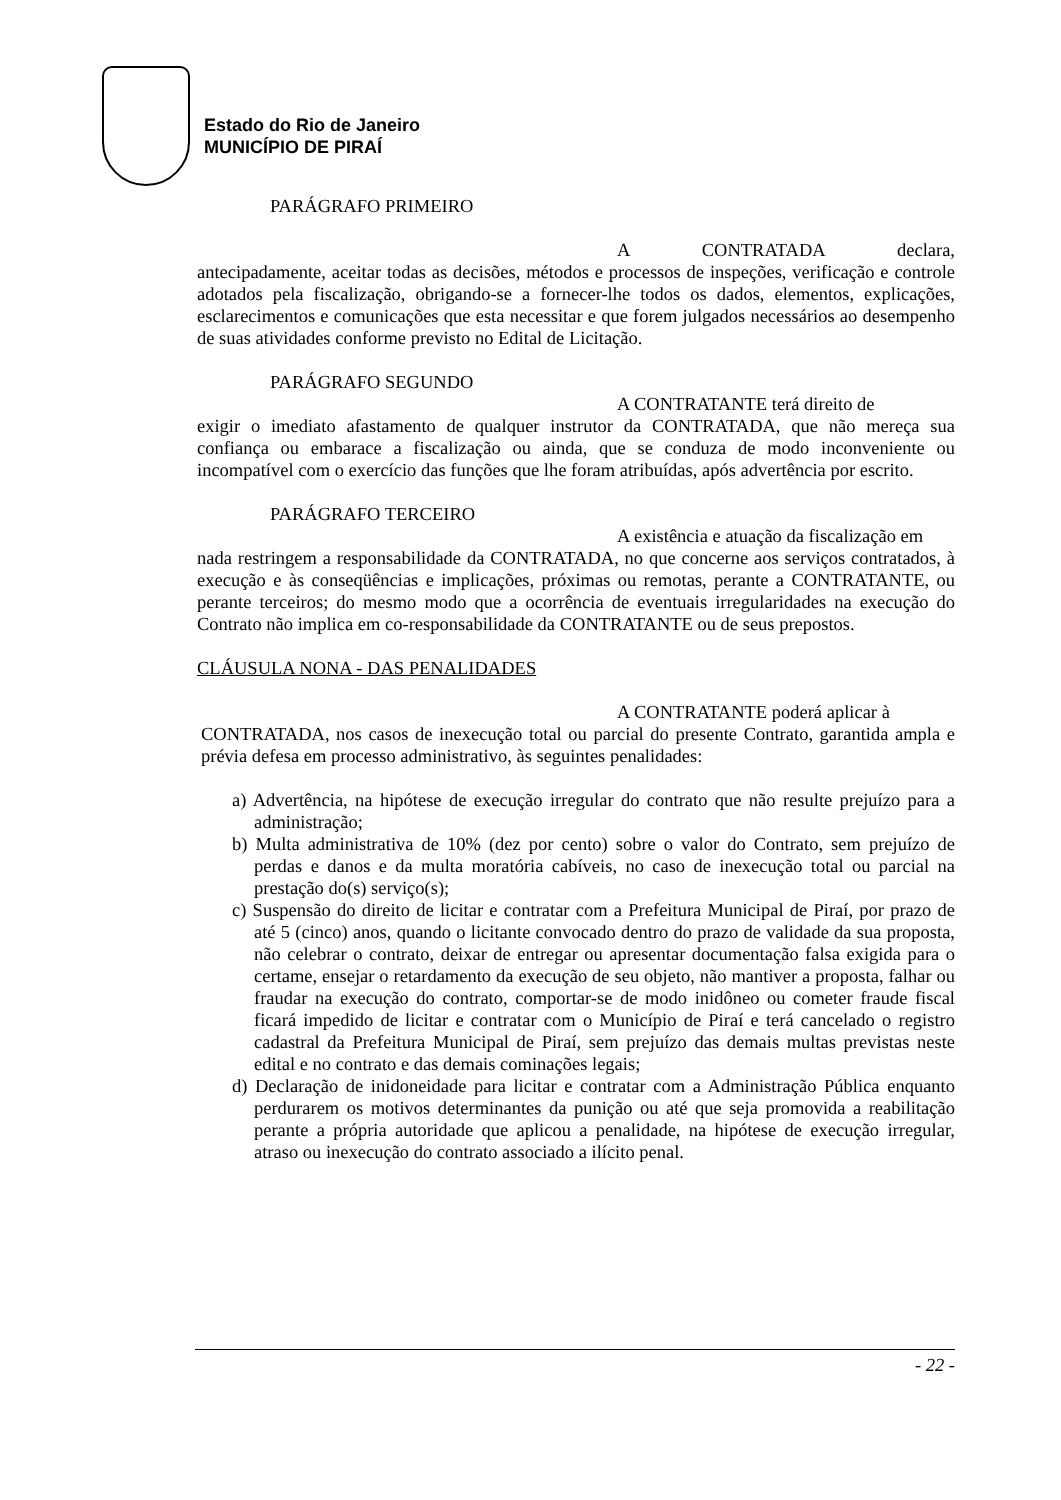Estado do Rio de Janeiro
MUNICÍPIO DE PIRAÍ
PARÁGRAFO PRIMEIRO
A CONTRATADA declara,
antecipadamente, aceitar todas as decisões, métodos e processos de inspeções, verificação e controle adotados pela fiscalização, obrigando-se a fornecer-lhe todos os dados, elementos, explicações, esclarecimentos e comunicações que esta necessitar e que forem julgados necessários ao desempenho de suas atividades conforme previsto no Edital de Licitação.
PARÁGRAFO SEGUNDO
A CONTRATANTE terá direito de
exigir o imediato afastamento de qualquer instrutor da CONTRATADA, que não mereça sua confiança ou embarace a fiscalização ou ainda, que se conduza de modo inconveniente ou incompatível com o exercício das funções que lhe foram atribuídas, após advertência por escrito.
PARÁGRAFO TERCEIRO
A existência e atuação da fiscalização em
nada restringem a responsabilidade da CONTRATADA, no que concerne aos serviços contratados, à execução e às conseqüências e implicações, próximas ou remotas, perante a CONTRATANTE, ou perante terceiros; do mesmo modo que a ocorrência de eventuais irregularidades na execução do Contrato não implica em co-responsabilidade da CONTRATANTE ou de seus prepostos.
CLÁUSULA NONA - DAS PENALIDADES
A CONTRATANTE poderá aplicar à
CONTRATADA, nos casos de inexecução total ou parcial do presente Contrato, garantida ampla e prévia defesa em processo administrativo, às seguintes penalidades:
a) Advertência, na hipótese de execução irregular do contrato que não resulte prejuízo para a administração;
b) Multa administrativa de 10% (dez por cento) sobre o valor do Contrato, sem prejuízo de perdas e danos e da multa moratória cabíveis, no caso de inexecução total ou parcial na prestação do(s) serviço(s);
c) Suspensão do direito de licitar e contratar com a Prefeitura Municipal de Piraí, por prazo de até 5 (cinco) anos, quando o licitante convocado dentro do prazo de validade da sua proposta, não celebrar o contrato, deixar de entregar ou apresentar documentação falsa exigida para o certame, ensejar o retardamento da execução de seu objeto, não mantiver a proposta, falhar ou fraudar na execução do contrato, comportar-se de modo inidôneo ou cometer fraude fiscal ficará impedido de licitar e contratar com o Município de Piraí e terá cancelado o registro cadastral da Prefeitura Municipal de Piraí, sem prejuízo das demais multas previstas neste edital e no contrato e das demais cominações legais;
d) Declaração de inidoneidade para licitar e contratar com a Administração Pública enquanto perdurarem os motivos determinantes da punição ou até que seja promovida a reabilitação perante a própria autoridade que aplicou a penalidade, na hipótese de execução irregular, atraso ou inexecução do contrato associado a ilícito penal.
- 22 -